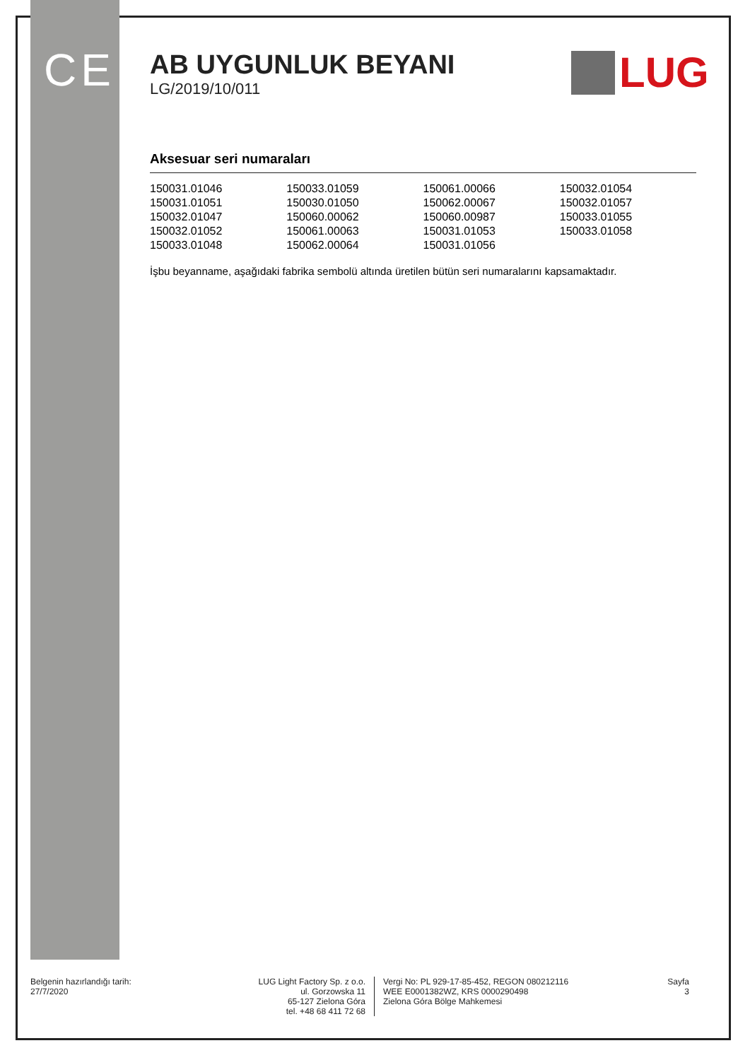CE LUG
AB UYGUNLUK BEYANI
LG/2019/10/011
Aksesuar seri numaraları
| 150031.01046 | 150033.01059 | 150061.00066 | 150032.01054 |
| 150031.01051 | 150030.01050 | 150062.00067 | 150032.01057 |
| 150032.01047 | 150060.00062 | 150060.00987 | 150033.01055 |
| 150032.01052 | 150061.00063 | 150031.01053 | 150033.01058 |
| 150033.01048 | 150062.00064 | 150031.01056 | |
İşbu beyanname, aşağıdaki fabrika sembolü altında üretilen bütün seri numaralarını kapsamaktadır.
Belgenin hazırlandığı tarih:
27/7/2020
LUG Light Factory Sp. z o.o.
ul. Gorzowska 11
65-127 Zielona Góra
tel. +48 68 411 72 68
Vergi No: PL 929-17-85-452, REGON 080212116
WEE E0001382WZ, KRS 0000290498
Zielona Góra Bölge Mahkemesi
Sayfa
3